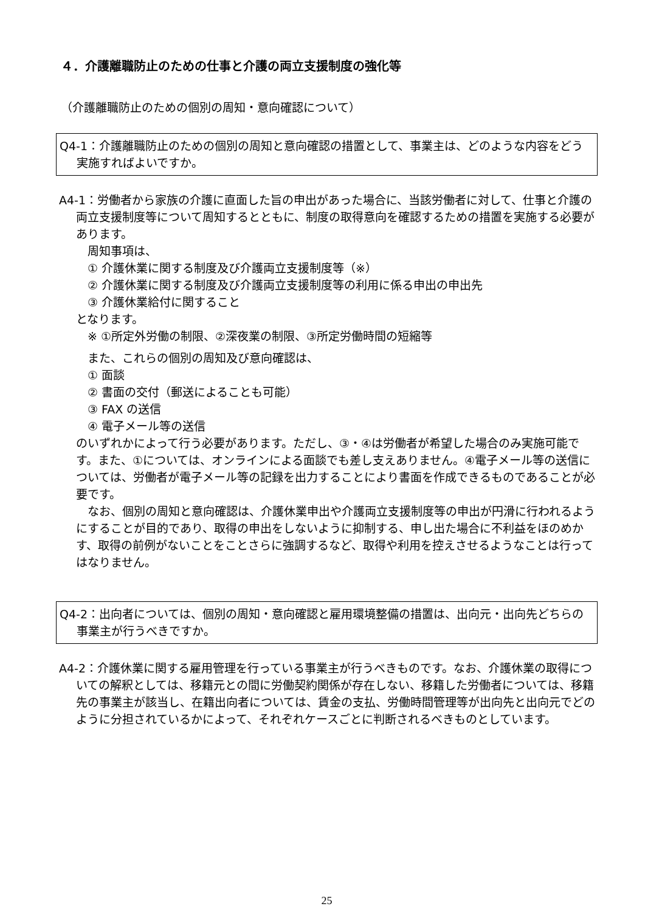４．介護離職防止のための仕事と介護の両立支援制度の強化等
（介護離職防止のための個別の周知・意向確認について）
Q4-1：介護離職防止のための個別の周知と意向確認の措置として、事業主は、どのような内容をどう実施すればよいですか。
A4-1：労働者から家族の介護に直面した旨の申出があった場合に、当該労働者に対して、仕事と介護の両立支援制度等について周知するとともに、制度の取得意向を確認するための措置を実施する必要があります。
　周知事項は、
　① 介護休業に関する制度及び介護両立支援制度等（※）
　② 介護休業に関する制度及び介護両立支援制度等の利用に係る申出の申出先
　③ 介護休業給付に関すること
となります。
　※ ①所定外労働の制限、②深夜業の制限、③所定労働時間の短縮等
　また、これらの個別の周知及び意向確認は、
　① 面談
　② 書面の交付（郵送によることも可能）
　③ FAX の送信
　④ 電子メール等の送信
のいずれかによって行う必要があります。ただし、③・④は労働者が希望した場合のみ実施可能です。また、①については、オンラインによる面談でも差し支えありません。④電子メール等の送信については、労働者が電子メール等の記録を出力することにより書面を作成できるものであることが必要です。
　なお、個別の周知と意向確認は、介護休業申出や介護両立支援制度等の申出が円滑に行われるようにすることが目的であり、取得の申出をしないように抑制する、申し出た場合に不利益をほのめかす、取得の前例がないことをことさらに強調するなど、取得や利用を控えさせるようなことは行ってはなりません。
Q4-2：出向者については、個別の周知・意向確認と雇用環境整備の措置は、出向元・出向先どちらの事業主が行うべきですか。
A4-2：介護休業に関する雇用管理を行っている事業主が行うべきものです。なお、介護休業の取得についての解釈としては、移籍元との間に労働契約関係が存在しない、移籍した労働者については、移籍先の事業主が該当し、在籍出向者については、賃金の支払、労働時間管理等が出向先と出向元でどのように分担されているかによって、それぞれケースごとに判断されるべきものとしています。
25